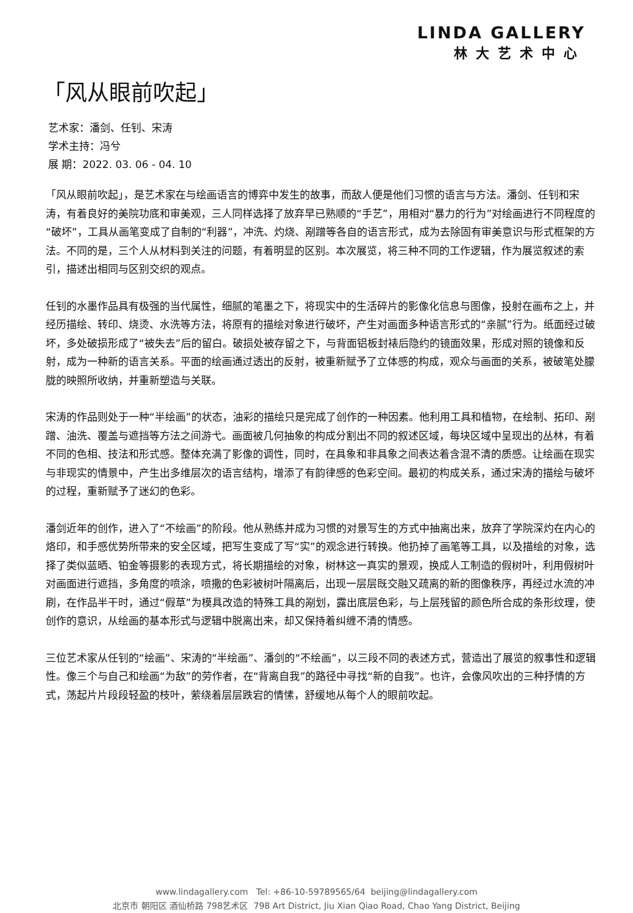LINDA GALLERY
林大艺术中心
「风从眼前吹起」
艺术家：潘剑、任钊、宋涛
学术主持：冯兮
展 期：2022. 03. 06 - 04. 10
「风从眼前吹起」，是艺术家在与绘画语言的博弈中发生的故事，而敌人便是他们习惯的语言与方法。潘剑、任钊和宋涛，有着良好的美院功底和审美观，三人同样选择了放弃早已熟顺的“手艺”，用相对“暴力的行为”对绘画进行不同程度的“破坏”，工具从画笔变成了自制的“利器”，冲洗、灼烧、剐蹭等各自的语言形式，成为去除固有审美意识与形式框架的方法。不同的是，三个人从材料到关注的问题，有着明显的区别。本次展览，将三种不同的工作逻辑，作为展览叙述的索引，描述出相同与区别交织的观点。
任钊的水墨作品具有极强的当代属性，细腻的笔墨之下，将现实中的生活碎片的影像化信息与图像，投射在画布之上，并经历描绘、转印、烧烫、水洗等方法，将原有的描绘对象进行破坏，产生对画面多种语言形式的“亲腻”行为。纸面经过破坏，多处破损形成了“被失去”后的留白。破损处被存留之下，与背面铝板封裱后隐约的镜面效果，形成对照的镜像和反射，成为一种新的语言关系。平面的绘画通过透出的反射，被重新赋予了立体感的构成，观众与画面的关系，被破笔处朦胧的映照所收纳，并重新塑造与关联。
宋涛的作品则处于一种“半绘画”的状态，油彩的描绘只是完成了创作的一种因素。他利用工具和植物，在绘制、拓印、剐蹭、油洗、覆盖与遮挡等方法之间游弋。画面被几何抽象的构成分割出不同的叙述区域，每块区域中呈现出的丛林，有着不同的色相、技法和形式感。整体充满了影像的调性，同时，在具象和非具象之间表达着含混不清的质感。让绘画在现实与非现实的情景中，产生出多维层次的语言结构，增添了有韵律感的色彩空间。最初的构成关系，通过宋涛的描绘与破坏的过程，重新赋予了迷幻的色彩。
潘剑近年的创作，进入了“不绘画”的阶段。他从熟练并成为习惯的对景写生的方式中抽离出来，放弃了学院深灼在内心的烙印，和手感优势所带来的安全区域，把写生变成了写“实”的观念进行转换。他扔掉了画笔等工具，以及描绘的对象，选择了类似蓝晒、铂金等摄影的表现方式，将长期描绘的对象，树林这一真实的景观，换成人工制造的假树叶，利用假树叶对画面进行遮挡，多角度的喷涂，喷撒的色彩被树叶隔离后，出现一层层既交融又疏离的新的图像秩序，再经过水流的冲刷，在作品半干时，通过“假草”为模具改造的特殊工具的剐划，露出底层色彩，与上层残留的颜色所合成的条形纹理，使创作的意识，从绘画的基本形式与逻辑中脱离出来，却又保持着纠缠不清的情感。
三位艺术家从任钊的“绘画”、宋涛的“半绘画”、潘剑的“不绘画”，以三段不同的表述方式，营造出了展览的叙事性和逻辑性。像三个与自己和绘画“为敌”的劳作者，在“背离自我”的路径中寻找“新的自我”。也许，会像风吹出的三种抒情的方式，荡起片片段段轻盈的枝叶，萦绕着层层跌宕的情愫，舒缓地从每个人的眼前吹起。
www.lindagallery.com Tel: +86-10-59789565/64 beijing@lindagallery.com
北京市 朝阳区 酒仙桥路 798艺术区 798 Art District, Jiu Xian Qiao Road, Chao Yang District, Beijing